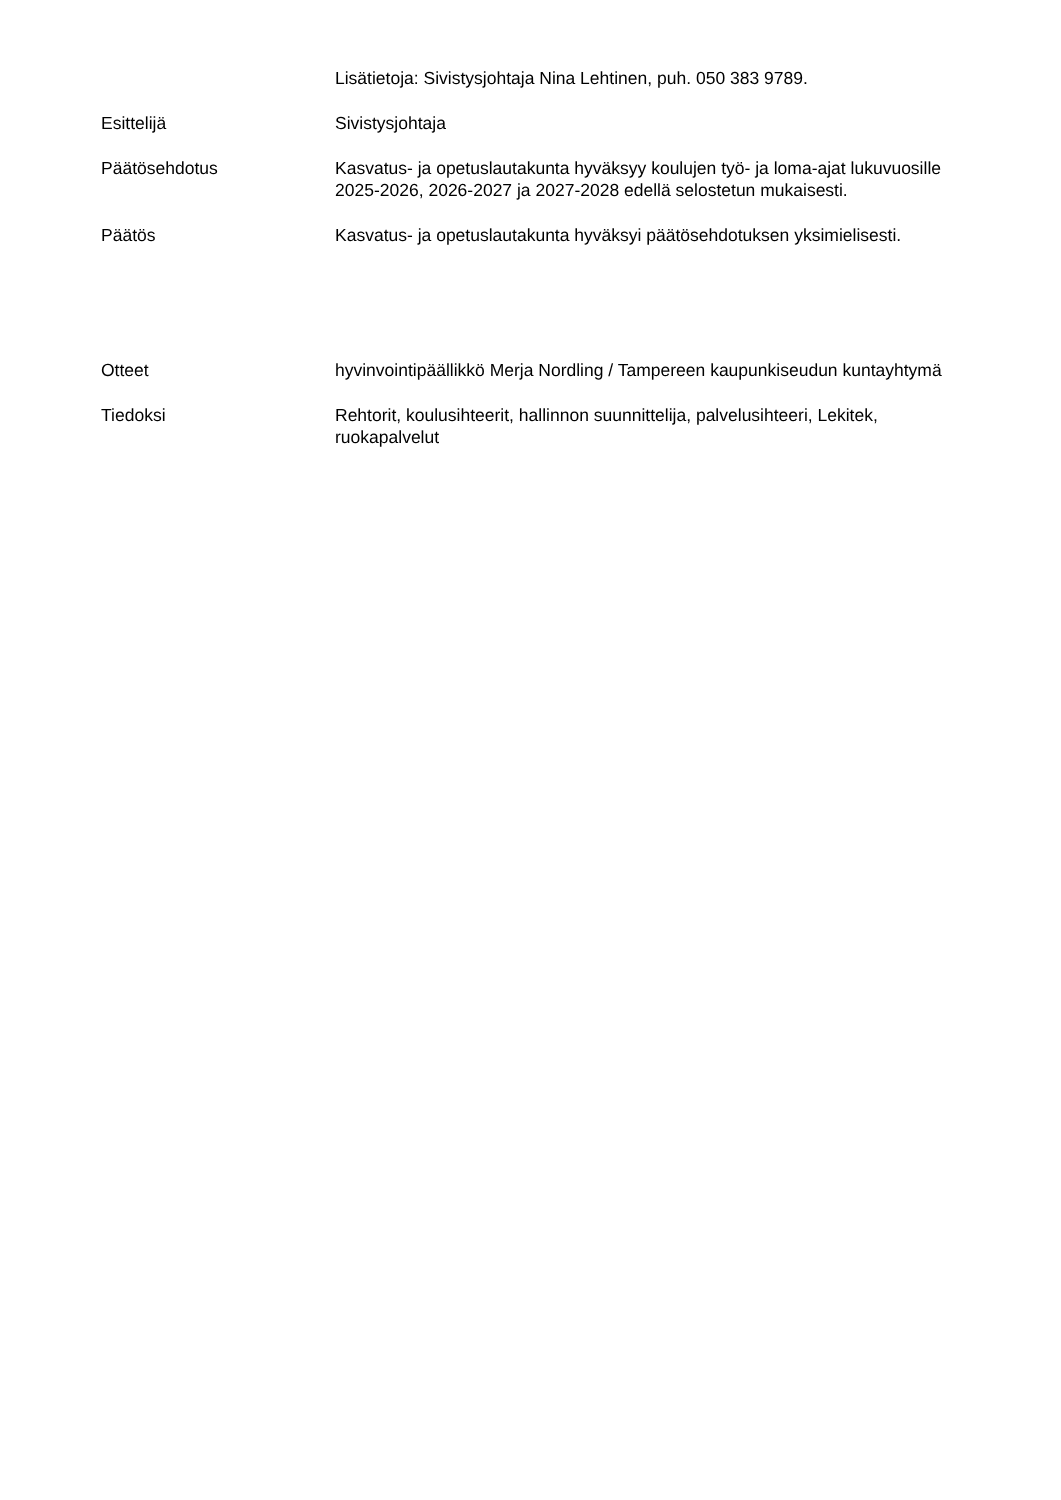Lisätietoja: Sivistysjohtaja Nina Lehtinen, puh. 050 383 9789.
Esittelijä Sivistysjohtaja
Päätösehdotus Kasvatus- ja opetuslautakunta hyväksyy koulujen työ- ja loma-ajat lukuvuosille 2025-2026, 2026-2027 ja 2027-2028 edellä selostetun mukaisesti.
Päätös Kasvatus- ja opetuslautakunta hyväksyi päätösehdotuksen yksimielisesti.
Otteet hyvinvointipäällikkö Merja Nordling / Tampereen kaupunkiseudun kuntayhtymä
Tiedoksi Rehtorit, koulusihteerit, hallinnon suunnittelija, palvelusihteeri, Lekitek, ruokapalvelut